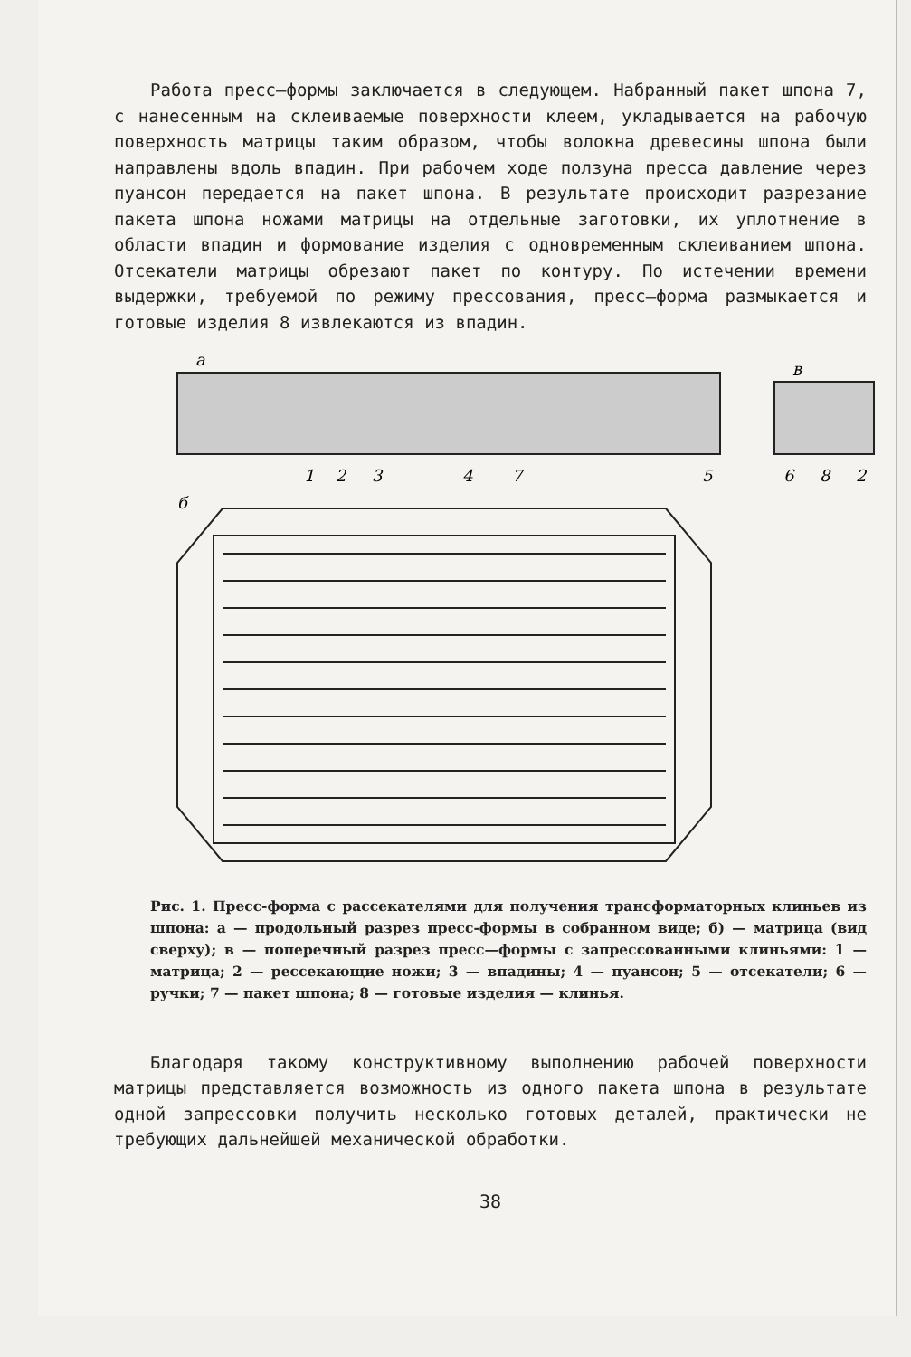Работа пресс–формы заключается в следующем. Набранный пакет шпона 7, с нанесенным на склеиваемые поверхности клеем, укладывается на рабочую поверхность матрицы таким образом, чтобы волокна древесины шпона были направлены вдоль впадин. При рабочем ходе ползуна пресса давление через пуансон передается на пакет шпона. В результате происходит разрезание пакета шпона ножами матрицы на отдельные заготовки, их уплотнение в области впадин и формование изделия с одновременным склеиванием шпона. Отсекатели матрицы обрезают пакет по контуру. По истечении времени выдержки, требуемой по режиму прессования, пресс–форма размыкается и готовые изделия 8 извлекаются из впадин.
а
в
б
1
2
3
4
7
5
6
8
2
Рис. 1. Пресс-форма с рассекателями для получения трансформаторных клиньев из шпона: а — продольный разрез пресс-формы в собранном виде; б) — матрица (вид сверху); в — поперечный разрез пресс—формы с запрессованными клиньями: 1 — матрица; 2 — рессекающие ножи; 3 — впадины; 4 — пуансон; 5 — отсекатели; 6 — ручки; 7 — пакет шпона; 8 — готовые изделия — клинья.
Благодаря такому конструктивному выполнению рабочей поверхности матрицы представляется возможность из одного пакета шпона в результате одной запрессовки получить несколько готовых деталей, практически не требующих дальнейшей механической обработки.
38